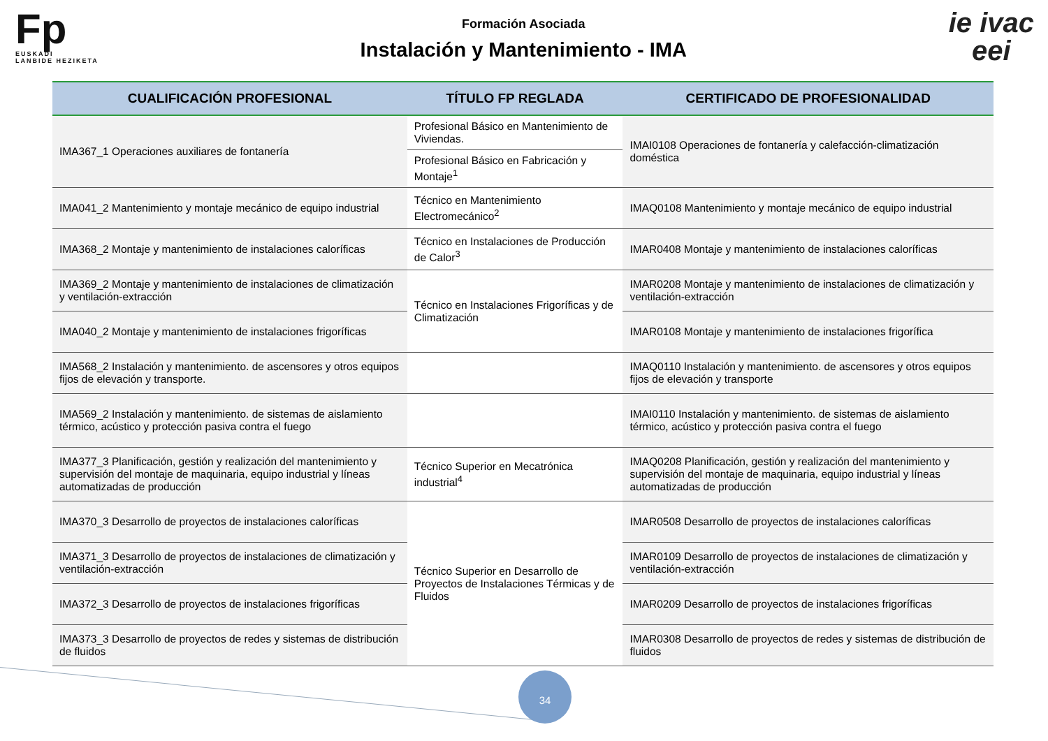Fp
EUSKADI
LANBIDE HEZIKETA
Formación Asociada
Instalación y Mantenimiento - IMA
ie ivac
eei
| CUALIFICACIÓN PROFESIONAL | TÍTULO FP REGLADA | CERTIFICADO DE PROFESIONALIDAD |
| --- | --- | --- |
| IMA367_1 Operaciones auxiliares de fontanería | Profesional Básico en Mantenimiento de Viviendas. | IMAI0108 Operaciones de fontanería y calefacción-climatización doméstica |
| | Profesional Básico en Fabricación y Montaje<sup>1</sup> | |
| IMA041_2 Mantenimiento y montaje mecánico de equipo industrial | Técnico en Mantenimiento Electromecánico<sup>2</sup> | IMAQ0108 Mantenimiento y montaje mecánico de equipo industrial |
| IMA368_2 Montaje y mantenimiento de instalaciones caloríficas | Técnico en Instalaciones de Producción de Calor<sup>3</sup> | IMAR0408 Montaje y mantenimiento de instalaciones caloríficas |
| IMA369_2 Montaje y mantenimiento de instalaciones de climatización y ventilación-extracción | Técnico en Instalaciones Frigoríficas y de Climatización | IMAR0208 Montaje y mantenimiento de instalaciones de climatización y ventilación-extracción |
| IMA040_2 Montaje y mantenimiento de instalaciones frigoríficas | | IMAR0108 Montaje y mantenimiento de instalaciones frigorífica |
| IMA568_2 Instalación y mantenimiento. de ascensores y otros equipos fijos de elevación y transporte. | | IMAQ0110 Instalación y mantenimiento. de ascensores y otros equipos fijos de elevación y transporte |
| IMA569_2 Instalación y mantenimiento. de sistemas de aislamiento térmico, acústico y protección pasiva contra el fuego | | IMAI0110 Instalación y mantenimiento. de sistemas de aislamiento térmico, acústico y protección pasiva contra el fuego |
| IMA377_3 Planificación, gestión y realización del mantenimiento y supervisión del montaje de maquinaria, equipo industrial y líneas automatizadas de producción | Técnico Superior en Mecatrónica industrial<sup>4</sup> | IMAQ0208 Planificación, gestión y realización del mantenimiento y supervisión del montaje de maquinaria, equipo industrial y líneas automatizadas de producción |
| IMA370_3 Desarrollo de proyectos de instalaciones caloríficas | Técnico Superior en Desarrollo de Proyectos de Instalaciones Térmicas y de Fluidos | IMAR0508 Desarrollo de proyectos de instalaciones caloríficas |
| IMA371_3 Desarrollo de proyectos de instalaciones de climatización y ventilación-extracción | | IMAR0109 Desarrollo de proyectos de instalaciones de climatización y ventilación-extracción |
| IMA372_3 Desarrollo de proyectos de instalaciones frigoríficas | | IMAR0209 Desarrollo de proyectos de instalaciones frigoríficas |
| IMA373_3 Desarrollo de proyectos de redes y sistemas de distribución de fluidos | | IMAR0308 Desarrollo de proyectos de redes y sistemas de distribución de fluidos |
34